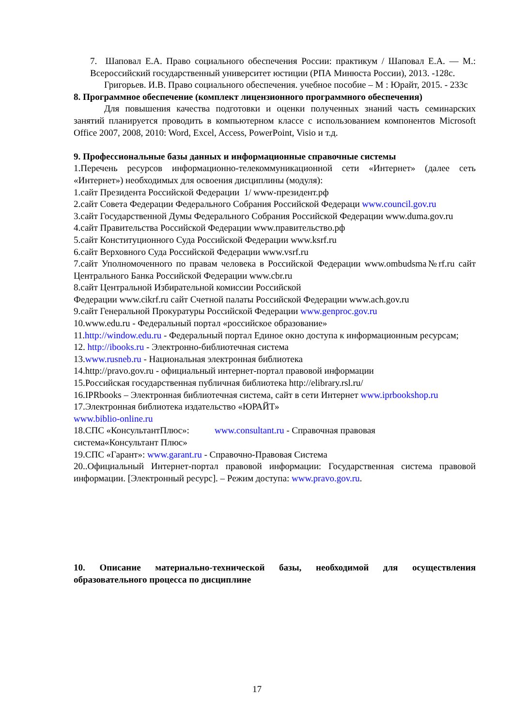7. Шаповал Е.А. Право социального обеспечения России: практикум / Шаповал Е.А. — М.: Всероссийский государственный университет юстиции (РПА Минюста России), 2013. -128с.
Григорьев. И.В. Право социального обеспечения. учебное пособие – М : Юрайт, 2015. - 233с
8. Программное обеспечение (комплект лицензионного программного обеспечения)
Для повышения качества подготовки и оценки полученных знаний часть семинарских занятий планируется проводить в компьютерном классе с использованием компонентов Microsoft Office 2007, 2008, 2010: Word, Excel, Access, PowerPoint, Visio и т.д.
9. Профессиональные базы данных и информационные справочные системы
1.Перечень ресурсов информационно-телекоммуникационной сети «Интернет» (далее сеть «Интернет») необходимых для освоения дисциплины (модуля):
1.сайт Президента Российской Федерации 1/ www-президент.рф
2.сайт Совета Федерации Федерального Собрания Российской Федераци www.council.gov.ru
3.сайт Государственной Думы Федерального Собрания Российской Федерации www.duma.gov.ru
4.сайт Правительства Российской Федерации www.правительство.рф
5.сайт Конституционного Суда Российской Федерации www.ksrf.ru
6.сайт Верховного Суда Российской Федерации www.vsrf.ru
7.сайт Уполномоченного по правам человека в Российской Федерации www.ombudsma№rf.ru сайт Центрального Банка Российской Федерации www.cbr.ru
8.сайт Центральной Избирательной комиссии Российской
Федерации www.cikrf.ru сайт Счетной палаты Российской Федерации www.ach.gov.ru
9.сайт Генеральной Прокуратуры Российской Федерации www.genproc.gov.ru
10.www.edu.ru - Федеральный портал «российское образование»
11.http://window.edu.ru - Федеральный портал Единое окно доступа к информационным ресурсам;
12. http://ibooks.ru - Электронно-библиотечная система
13.www.rusneb.ru - Национальная электронная библиотека
14.http://pravo.gov.ru - официальный интернет-портал правовой информации
15.Российская государственная публичная библиотека http://elibrary.rsl.ru/
16.IPRbooks – Электронная библиотечная система, сайт в сети Интернет www.iprbookshop.ru
17.Электронная библиотека издательство «ЮРАЙТ»
www.biblio-online.ru
18.СПС «КонсультантПлюс»: www.consultant.ru - Справочная правовая
система«Консультант Плюс»
19.СПС «Гарант»: www.garant.ru - Справочно-Правовая Система
20..Официальный Интернет-портал правовой информации: Государственная система правовой информации. [Электронный ресурс]. – Режим доступа: www.pravo.gov.ru.
10. Описание материально-технической базы, необходимой для осуществления образовательного процесса по дисциплине
17